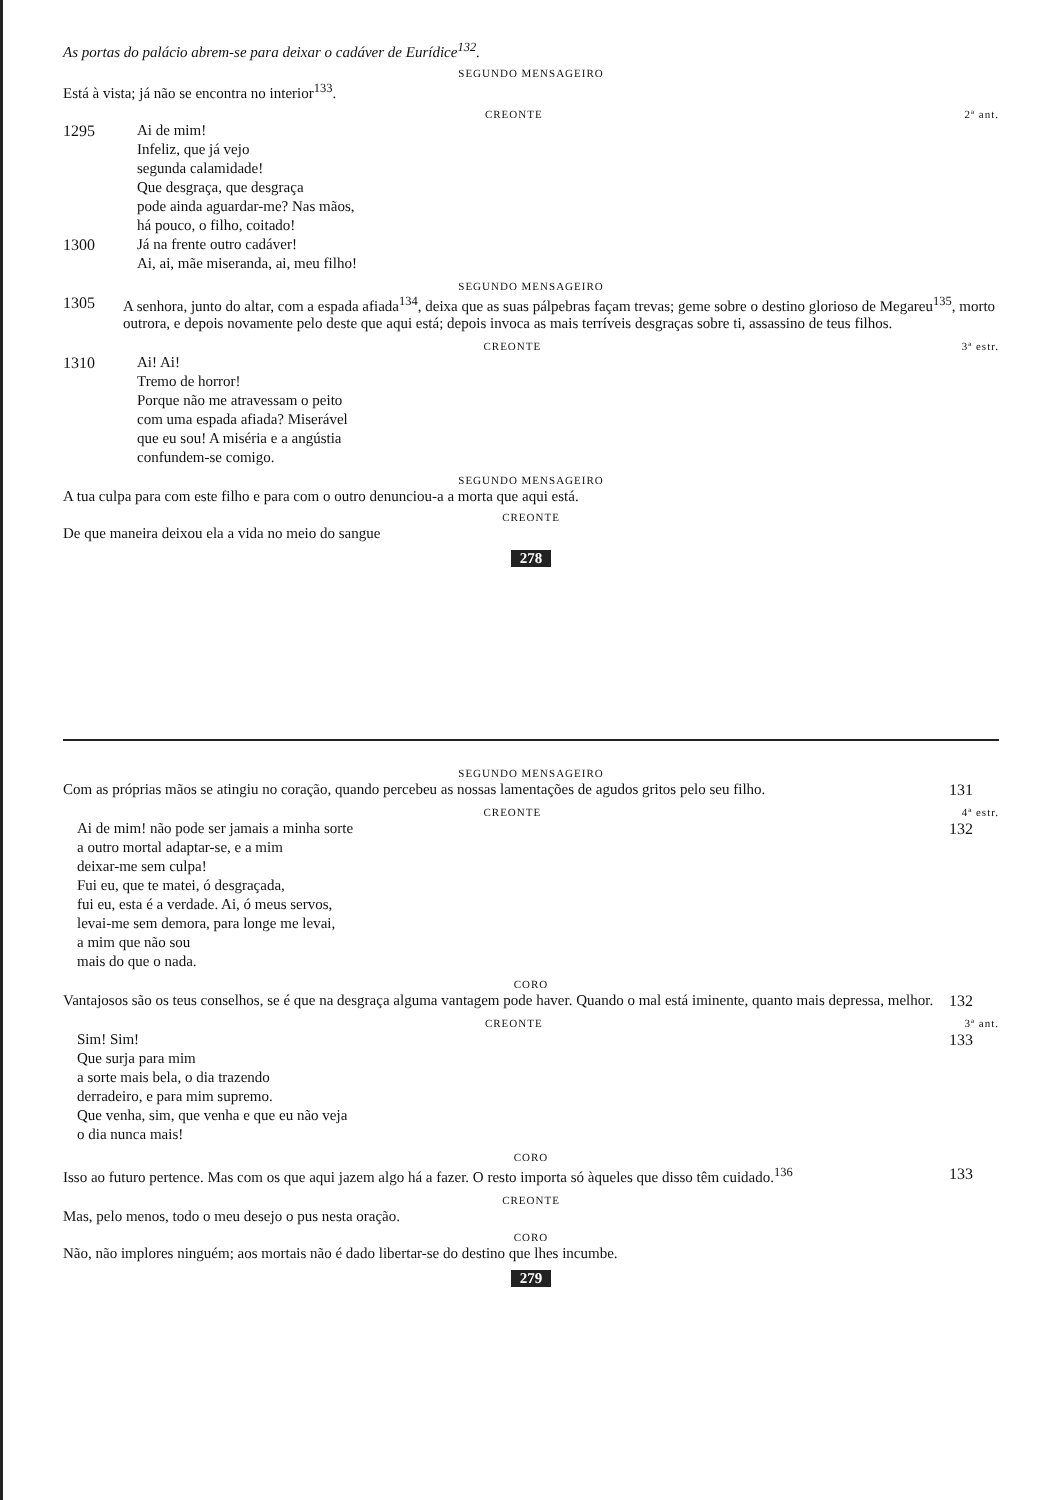As portas do palácio abrem-se para deixar o cadáver de Eurídice<sup>132</sup>.
SEGUNDO MENSAGEIRO
Está à vista; já não se encontra no interior<sup>133</sup>.
CREONTE 2ª ant.
1295 Ai de mim!
Infeliz, que já vejo
segunda calamidade!
Que desgraça, que desgraça
pode ainda aguardar-me? Nas mãos,
há pouco, o filho, coitado!
1300 Já na frente outro cadáver!
Ai, ai, mãe miseranda, ai, meu filho!
SEGUNDO MENSAGEIRO
1305 A senhora, junto do altar, com a espada afiada<sup>134</sup>, deixa que as suas pálpebras façam trevas; geme sobre o destino glorioso de Megareu<sup>135</sup>, morto outrora, e depois novamente pelo deste que aqui está; depois invoca as mais terríveis desgraças sobre ti, assassino de teus filhos.
CREONTE 3ª estr.
1310 Ai! Ai!
Tremo de horror!
Porque não me atravessam o peito
com uma espada afiada? Miserável
que eu sou! A miséria e a angústia
confundem-se comigo.
SEGUNDO MENSAGEIRO
A tua culpa para com este filho e para com o outro denunciou-a a morta que aqui está.
CREONTE
De que maneira deixou ela a vida no meio do sangue
278
SEGUNDO MENSAGEIRO
Com as próprias mãos se atingiu no coração, quando percebeu as nossas lamentações de agudos gritos pelo seu filho.
131
CREONTE 4ª estr.
Ai de mim! não pode ser jamais a minha sorte
a outro mortal adaptar-se, e a mim
deixar-me sem culpa!
Fui eu, que te matei, ó desgraçada,
fui eu, esta é a verdade. Ai, ó meus servos,
levai-me sem demora, para longe me levai,
a mim que não sou
mais do que o nada.
132
CORO
Vantajosos são os teus conselhos, se é que na desgraça alguma vantagem pode haver. Quando o mal está iminente, quanto mais depressa, melhor.
132
CREONTE 3ª ant.
Sim! Sim!
Que surja para mim
a sorte mais bela, o dia trazendo
derradeiro, e para mim supremo.
Que venha, sim, que venha e que eu não veja
o dia nunca mais!
133
CORO
Isso ao futuro pertence. Mas com os que aqui jazem algo há a fazer. O resto importa só àqueles que disso têm cuidado.<sup>136</sup>
133
CREONTE
Mas, pelo menos, todo o meu desejo o pus nesta oração.
CORO
Não, não implores ninguém; aos mortais não é dado libertar-se do destino que lhes incumbe.
279